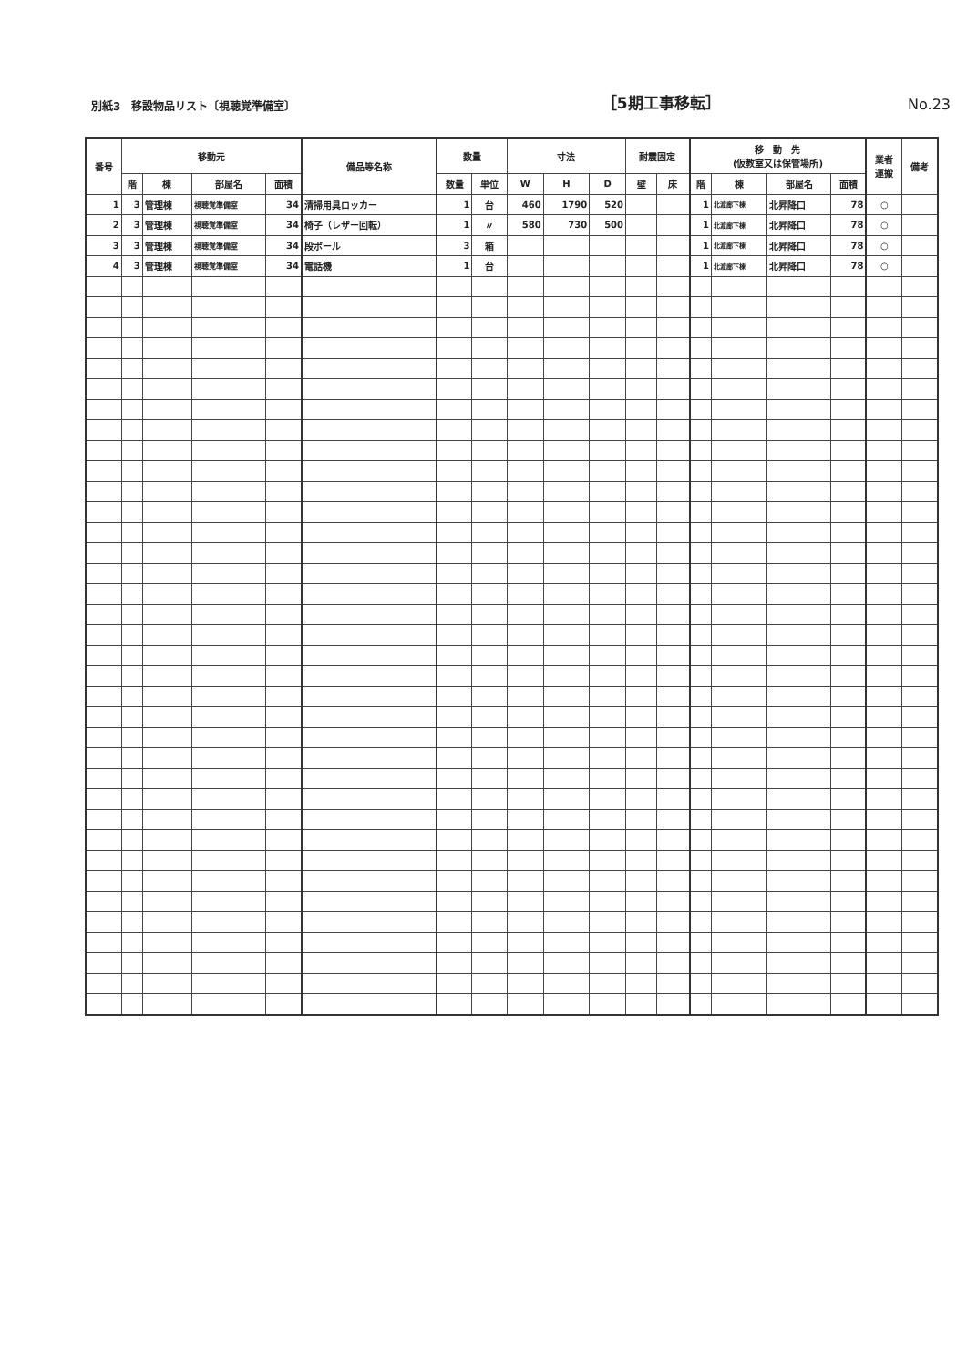別紙3　移設物品リスト〔視聴覚準備室〕 ［5期工事移転］ No.23
| 番号 | 移動元 | | | | 備品等名称 | 数量 | | 寸法 | | | 耐震固定 | | 移 動 先 (仮教室又は保管場所) | | | | 業者 運搬 | 備考 |
| --- | --- | --- | --- | --- | --- | --- | --- | --- | --- | --- | --- | --- | --- | --- | --- | --- | --- | --- |
| | 階 | 棟 | 部屋名 | 面積 | | 数量 | 単位 | W | H | D | 壁 | 床 | 階 | 棟 | 部屋名 | 面積 | | |
| 1 | 3 | 管理棟 | 視聴覚準備室 | 34 | 清掃用具ロッカー | 1 | 台 | 460 | 1790 | 520 | | | 1 | 北渡廊下棟 | 北昇降口 | 78 | ○ | |
| 2 | 3 | 管理棟 | 視聴覚準備室 | 34 | 椅子（レザー回転） | 1 | 〃 | 580 | 730 | 500 | | | 1 | 北渡廊下棟 | 北昇降口 | 78 | ○ | |
| 3 | 3 | 管理棟 | 視聴覚準備室 | 34 | 段ボール | 3 | 箱 | | | | | | 1 | 北渡廊下棟 | 北昇降口 | 78 | ○ | |
| 4 | 3 | 管理棟 | 視聴覚準備室 | 34 | 電話機 | 1 | 台 | | | | | | 1 | 北渡廊下棟 | 北昇降口 | 78 | ○ | |